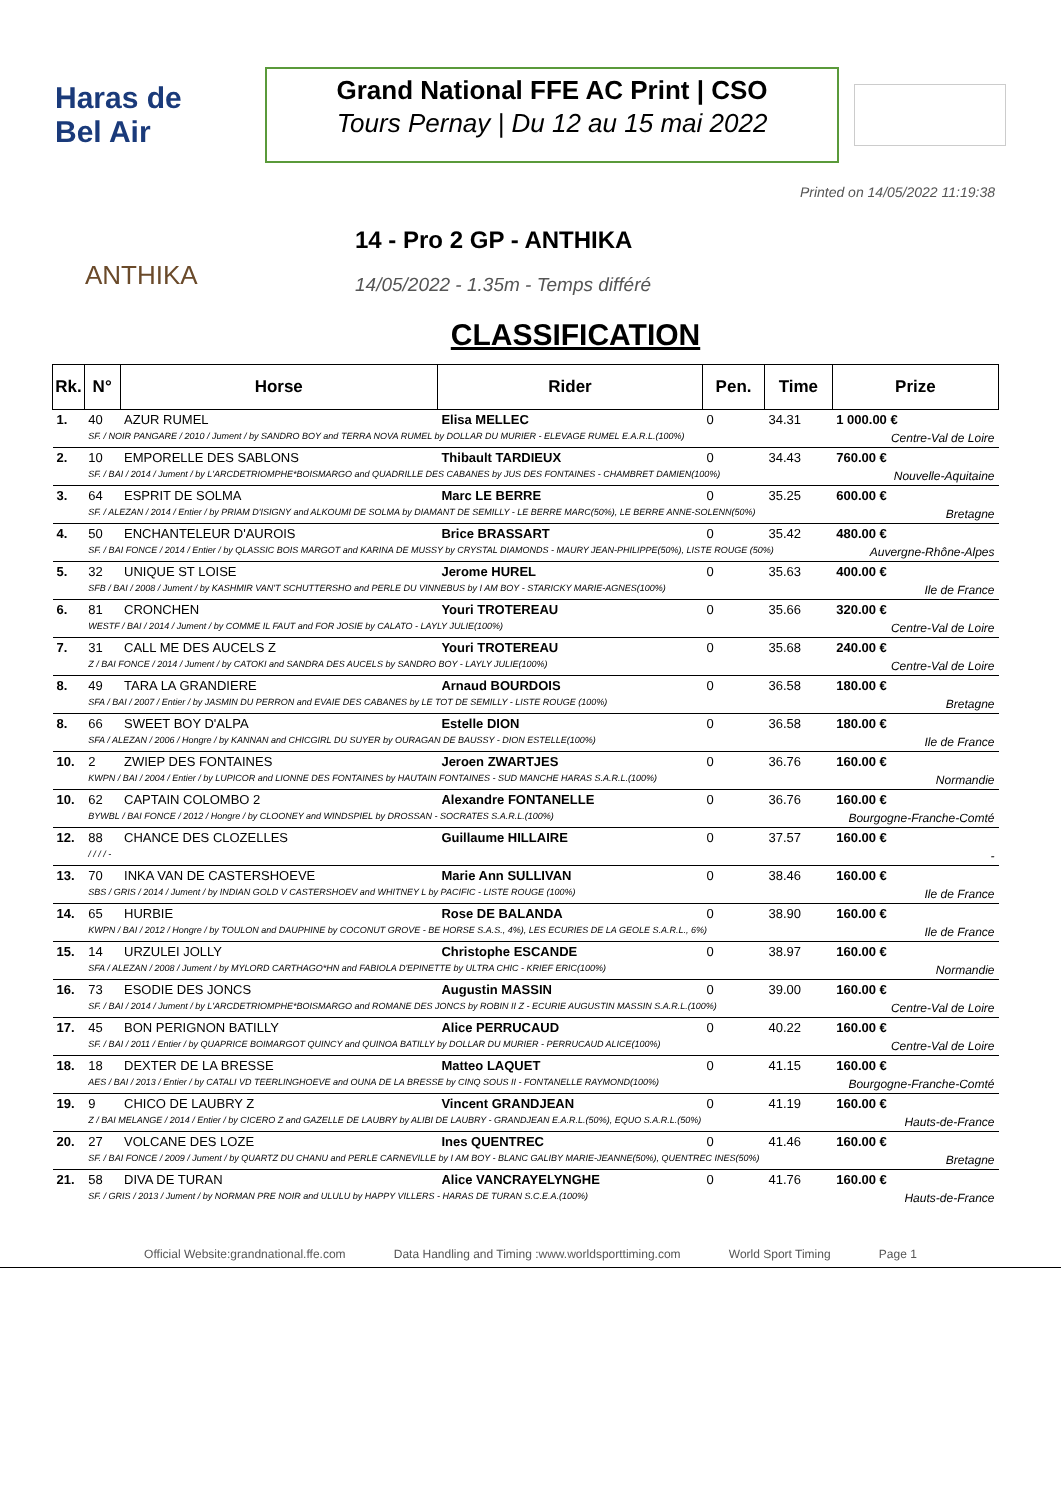Haras de Bel Air
Grand National FFE AC Print | CSO
Tours Pernay | Du 12 au 15 mai 2022
Printed on 14/05/2022 11:19:38
ANTHIKA
14 - Pro 2 GP - ANTHIKA
14/05/2022 - 1.35m - Temps différé
CLASSIFICATION
| Rk. | N° | Horse | Rider | Pen. | Time | Prize |
| --- | --- | --- | --- | --- | --- | --- |
| 1. | 40 | AZUR RUMEL | Elisa MELLEC | 0 | 34.31 | 1 000.00 € |
| | SF. / NOIR PANGARE / 2010 / Jument / by SANDRO BOY and TERRA NOVA RUMEL by DOLLAR DU MURIER - ELEVAGE RUMEL E.A.R.L.(100%) | | | | | Centre-Val de Loire |
| 2. | 10 | EMPORELLE DES SABLONS | Thibault TARDIEUX | 0 | 34.43 | 760.00 € |
| | SF. / BAI / 2014 / Jument / by L'ARCDETRIOMPHE*BOISMARGO and QUADRILLE DES CABANES by JUS DES FONTAINES - CHAMBRET DAMIEN(100%) | | | | | Nouvelle-Aquitaine |
| 3. | 64 | ESPRIT DE SOLMA | Marc LE BERRE | 0 | 35.25 | 600.00 € |
| | SF. / ALEZAN / 2014 / Entier / by PRIAM D'ISIGNY and ALKOUMI DE SOLMA by DIAMANT DE SEMILLY - LE BERRE MARC(50%), LE BERRE ANNE-SOLENN(50%) | | | | | Bretagne |
| 4. | 50 | ENCHANTELEUR D'AUROIS | Brice BRASSART | 0 | 35.42 | 480.00 € |
| | SF. / BAI FONCE / 2014 / Entier / by QLASSIC BOIS MARGOT and KARINA DE MUSSY by CRYSTAL DIAMONDS - MAURY JEAN-PHILIPPE(50%), LISTE ROUGE (50%) | | | | | Auvergne-Rhône-Alpes |
| 5. | 32 | UNIQUE ST LOISE | Jerome HUREL | 0 | 35.63 | 400.00 € |
| | SFB / BAI / 2008 / Jument / by KASHMIR VAN'T SCHUTTERSHO and PERLE DU VINNEBUS by I AM BOY - STARICKY MARIE-AGNES(100%) | | | | | Ile de France |
| 6. | 81 | CRONCHEN | Youri TROTEREAU | 0 | 35.66 | 320.00 € |
| | WESTF / BAI / 2014 / Jument / by COMME IL FAUT and FOR JOSIE by CALATO - LAYLY JULIE(100%) | | | | | Centre-Val de Loire |
| 7. | 31 | CALL ME DES AUCELS Z | Youri TROTEREAU | 0 | 35.68 | 240.00 € |
| | Z / BAI FONCE / 2014 / Jument / by CATOKI and SANDRA DES AUCELS by SANDRO BOY - LAYLY JULIE(100%) | | | | | Centre-Val de Loire |
| 8. | 49 | TARA LA GRANDIERE | Arnaud BOURDOIS | 0 | 36.58 | 180.00 € |
| | SFA / BAI / 2007 / Entier / by JASMIN DU PERRON and EVAIE DES CABANES by LE TOT DE SEMILLY - LISTE ROUGE (100%) | | | | | Bretagne |
| 8. | 66 | SWEET BOY D'ALPA | Estelle DION | 0 | 36.58 | 180.00 € |
| | SFA / ALEZAN / 2006 / Hongre / by KANNAN and CHICGIRL DU SUYER by OURAGAN DE BAUSSY - DION ESTELLE(100%) | | | | | Ile de France |
| 10. | 2 | ZWIEP DES FONTAINES | Jeroen ZWARTJES | 0 | 36.76 | 160.00 € |
| | KWPN / BAI / 2004 / Entier / by LUPICOR and LIONNE DES FONTAINES by HAUTAIN FONTAINES - SUD MANCHE HARAS S.A.R.L.(100%) | | | | | Normandie |
| 10. | 62 | CAPTAIN COLOMBO 2 | Alexandre FONTANELLE | 0 | 36.76 | 160.00 € |
| | BYWBL / BAI FONCE / 2012 / Hongre / by CLOONEY and WINDSPIEL by DROSSAN - SOCRATES S.A.R.L.(100%) | | | | | Bourgogne-Franche-Comté |
| 12. | 88 | CHANCE DES CLOZELLES | Guillaume HILLAIRE | 0 | 37.57 | 160.00 € |
| | / / / / - | | | | | - |
| 13. | 70 | INKA VAN DE CASTERSHOEVE | Marie Ann SULLIVAN | 0 | 38.46 | 160.00 € |
| | SBS / GRIS / 2014 / Jument / by INDIAN GOLD V CASTERSHOEV and WHITNEY L by PACIFIC - LISTE ROUGE (100%) | | | | | Ile de France |
| 14. | 65 | HURBIE | Rose DE BALANDA | 0 | 38.90 | 160.00 € |
| | KWPN / BAI / 2012 / Hongre / by TOULON and DAUPHINE by COCONUT GROVE - BE HORSE S.A.S., 4%), LES ECURIES DE LA GEOLE S.A.R.L., 6%) | | | | | Ile de France |
| 15. | 14 | URZULEI JOLLY | Christophe ESCANDE | 0 | 38.97 | 160.00 € |
| | SFA / ALEZAN / 2008 / Jument / by MYLORD CARTHAGO*HN and FABIOLA D'EPINETTE by ULTRA CHIC - KRIEF ERIC(100%) | | | | | Normandie |
| 16. | 73 | ESODIE DES JONCS | Augustin MASSIN | 0 | 39.00 | 160.00 € |
| | SF. / BAI / 2014 / Jument / by L'ARCDETRIOMPHE*BOISMARGO and ROMANE DES JONCS by ROBIN II Z - ECURIE AUGUSTIN MASSIN S.A.R.L.(100%) | | | | | Centre-Val de Loire |
| 17. | 45 | BON PERIGNON BATILLY | Alice PERRUCAUD | 0 | 40.22 | 160.00 € |
| | SF. / BAI / 2011 / Entier / by QUAPRICE BOIMARGOT QUINCY and QUINOA BATILLY by DOLLAR DU MURIER - PERRUCAUD ALICE(100%) | | | | | Centre-Val de Loire |
| 18. | 18 | DEXTER DE LA BRESSE | Matteo LAQUET | 0 | 41.15 | 160.00 € |
| | AES / BAI / 2013 / Entier / by CATALI VD TEERLINGHOEVE and OUNA DE LA BRESSE by CINQ SOUS II - FONTANELLE RAYMOND(100%) | | | | | Bourgogne-Franche-Comté |
| 19. | 9 | CHICO DE LAUBRY Z | Vincent GRANDJEAN | 0 | 41.19 | 160.00 € |
| | Z / BAI MELANGE / 2014 / Entier / by CICERO Z and GAZELLE DE LAUBRY by ALIBI DE LAUBRY - GRANDJEAN E.A.R.L.(50%), EQUO S.A.R.L.(50%) | | | | | Hauts-de-France |
| 20. | 27 | VOLCANE DES LOZE | Ines QUENTREC | 0 | 41.46 | 160.00 € |
| | SF. / BAI FONCE / 2009 / Jument / by QUARTZ DU CHANU and PERLE CARNEVILLE by I AM BOY - BLANC GALIBY MARIE-JEANNE(50%), QUENTREC INES(50%) | | | | | Bretagne |
| 21. | 58 | DIVA DE TURAN | Alice VANCRAYELYNGHE | 0 | 41.76 | 160.00 € |
| | SF. / GRIS / 2013 / Jument / by NORMAN PRE NOIR and ULULU by HAPPY VILLERS - HARAS DE TURAN S.C.E.A.(100%) | | | | | Hauts-de-France |
Official Website:grandnational.ffe.com Data Handling and Timing :www.worldsporttiming.com World Sport Timing Page 1